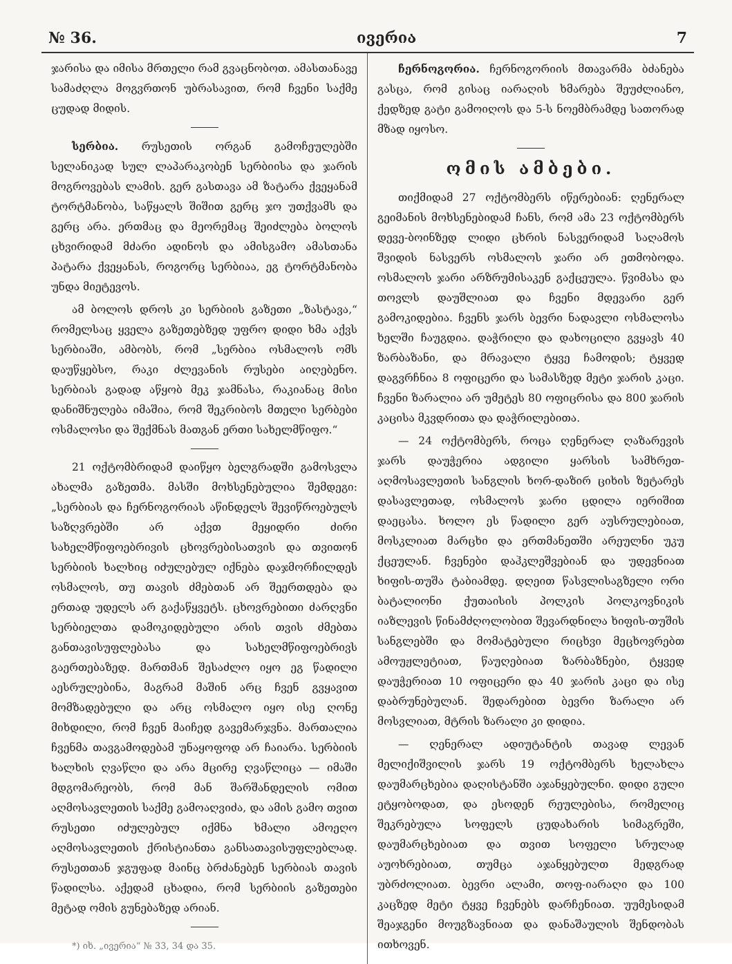№ 36. ივერია 7
ჯარისა და იმისა მრთელი რამ გვაცნობოთ. ამასთანავე სამაძღლა მოგვრთონ უბრასავით, რომ ჩვენი საქმე ცუდად მიდის.
სერბია. რუსეთის ორგან გამოჩეულებში სელანიკად სულ ლაპარაკობენ სერბიისა და ჯარის მოგროვებას ლამის. გერ გასთავა ამ ზატარა ქვეყანამ ტორტმანობა, საწყალს შიშით გერც ჯო უთქვამს და გერც არა. ერთმაც და მეორემაც შეიძლება ბოლოს ცხვირიდამ მძარი ადინოს და ამისგამო ამასთანა პატარა ქვეყანას, როგორც სერბიაა, ეგ ტორტმანობა უნდა მიეტევოს.
ამ ბოლოს დროს კი სერბიის გაზეთი „ზასტავა,“ რომელსაც ყველა გაზეთებზედ უფრო დიდი ხმა აქვს სერბიაში, ამბობს, რომ „სერბია ოსმალოს ომს დაუწყებსო, რაკი ძლევანის რუსები აიღებენო. სერბიას გადად აწყობ მეკ ჯამნასა, რაკიანაც მისი დანიშნულება იმაშია, რომ შეკრიბოს მთელი სერბები ოსმალოსი და შექმნას მათგან ერთი სახელმწიფო.“
21 ოქტომბრიდამ დაიწყო ბელგრადში გამოსვლა ახალმა გაზეთმა. მასში მოხსენებულია შემდეგი: „სერბიას და ჩერნოგორიას აწინდელს შევიწროებულს საზღვრებში არ აქვთ მეყიდრი ძირი სახელმწიფოებრივის ცხოვრებისათვის და თვითონ სერბიის ხალხიც იძულებულ იქნება დაჯმორჩილდეს ოსმალოს, თუ თავის ძმებთან არ შეერთდება და ერთად უდელს არ გაქაწყვეტს. ცხოვრებითი ძარღვნი სერბიელთა დამოკიდებული არის თვის ძმებთა განთავისუფლებასა და სახელმწიფოებრივს გაერთებაზედ. მართმან შესაძლო იყო ეგ წადილი აესრულებინა, მაგრამ მაშინ არც ჩვენ გვყავით მომზადებული და არც ოსმალო იყო ისე ღონე მიხდილი, რომ ჩვენ მაიჩედ გავემარჯვნა. მართალია ჩვენმა თავგამოდებამ უნაყოფოდ არ ჩაიარა. სერბიის ხალხის ღვაწლი და არა მცირე ღვაწლიცა — იმაში მდგომარეობს, რომ მან შარშანდელის ომით აღმოსავლეთის საქმე გამოაღვიძა, და ამის გამო თვით რუსეთი იძულებულ იქმნა ხმალი ამოეღო აღმოსავლეთის ქრისტიანთა განსათავისუფლებლად. რუსეთთან ჯგუფად მაინც ბრძანებენ სერბიას თავის წადილსა. აქედამ ცხადია, რომ სერბიის გაზეთები მეტად ომის გუნებაზედ არიან.
*) იხ. „ივერია“ № 33, 34 და 35.
ჩერნოგორია. ჩერნოგორიის მთავარმა ბძანება გასცა, რომ გისაც იარაღის ხმარება შეუძლიანო, ქედზედ გატი გამოიღოს და 5-ს ნოემბრამდე სათორად მზად იყოსო.
ომის ამბები.
თიქმიდამ 27 ოქტომბერს იწერებიან: ღენერალ გეიმანის მოხსენებიდამ ჩანს, რომ ამა 23 ოქტომბერს დევე-ბოინზედ ლიდი ცხრის ნასვერიდამ საღამოს შვიდის ნასვერს ოსმალოს ჯარი არ ეთმობოდა. ოსმალოს ჯარი არზრუმისაკენ გაქცეულა. წვიმასა და თოვლს დაუშლიათ და ჩვენი მდევარი გერ გამოკიდებია. ჩვენს ჯარს ბევრი ნადავლი ოსმალოსა ხელში ჩაუგდია. დაჭრილი და დახოცილი გვყავს 40 ზარბაზანი, და მრავალი ტყვე ჩამოდის; ტყვედ დაგვრჩნია 8 ოფიცერი და სამასზედ მეტი ჯარის კაცი. ჩვენი ზარალია არ უმეტეს 80 ოფიცრისა და 800 ჯარის კაცისა მკვდრითა და დაჭრილებითა.
— 24 ოქტომბერს, როცა ღენერალ ღაზარევის ჯარს დაუჭერია ადგილი ყარსის სამხრეთ-აღმოსავლეთის სანგლის ხორ-დაზირ ციხის ზეტარეს დასავლეთად, ოსმალოს ჯარი ცდილა იერიშით დაეცასა. ხოლო ეს წადილი გერ აუსრულებიათ, მოსკლიათ მარცხი და ერთმანეთში არეულნი უკუ ქცეულან. ჩვენები დაჰკლეშვებიან და უდევნიათ ხიფის-თუშა ტაბიამდე. დღეით წასვლისაგზელი ორი ბატალიონი ქუთაისის პოლკის პოლკოვნიკის იაზლევის წინამძღოლობით შევარდნილა ხიფის-თუშის სანგლებში და მომატებული რიცხვი მეცხოვრებთ ამოუჟლეტიათ, წაუღებიათ ზარბაზნები, ტყვედ დაუჭერიათ 10 ოფიცერი და 40 ჯარის კაცი და ისე დაბრუნებულან. შედარებით ბევრი ზარალი არ მოსვლიათ, მტრის ზარალი კი დიდია.
— ღენერალ ადიუტანტის თავად ლევან მელიქიშვილის ჯარს 19 ოქტომბერს ხელახლა დაუმარცხებია დაღისტანში აჯანყებულნი. დიდი გული ეტყობოდათ, და ესოდენ რეულებისა, რომელიც შეკრებულა სოფელს ცუდახარის სიმაგრეში, დაუმარცხებიათ და თვით სოფელი სრულად აუოხრებიათ, თუმცა აჯანყებულთ მედგრად უბრძოლიათ. ბევრი ალამი, თოფ-იარაღი და 100 კაცზედ მეტი ტყვე ჩვენებს დარჩენიათ. უუმესიდამ შეაჯგენი მოუგზავნიათ და დანაშაულის შენდობას ითხოვენ.